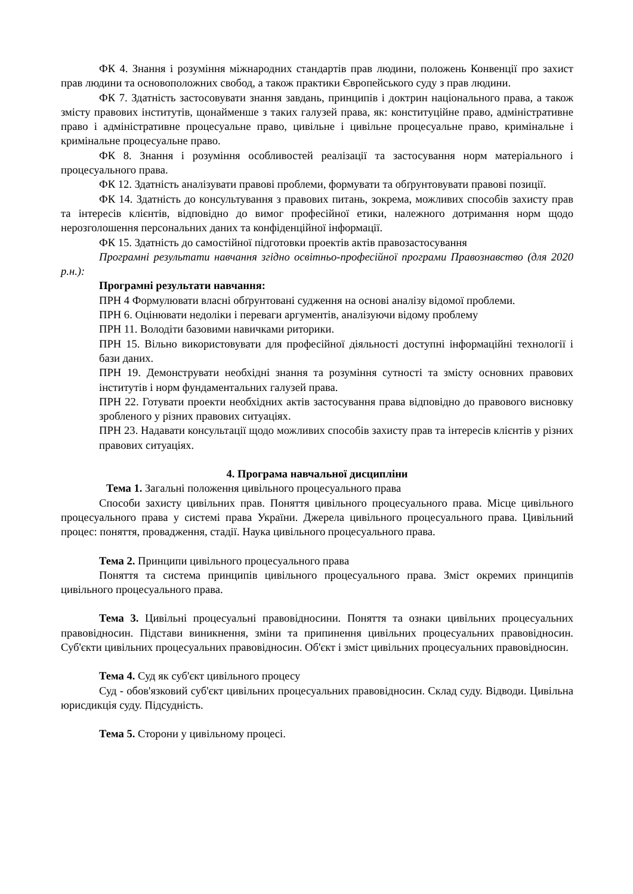ФК 4. Знання і розуміння міжнародних стандартів прав людини, положень Конвенції про захист прав людини та основоположних свобод, а також практики Європейського суду з прав людини.
ФК 7. Здатність застосовувати знання завдань, принципів і доктрин національного права, а також змісту правових інститутів, щонайменше з таких галузей права, як: конституційне право, адміністративне право і адміністративне процесуальне право, цивільне і цивільне процесуальне право, кримінальне і кримінальне процесуальне право.
ФК 8. Знання і розуміння особливостей реалізації та застосування норм матеріального і процесуального права.
ФК 12. Здатність аналізувати правові проблеми, формувати та обґрунтовувати правові позиції.
ФК 14. Здатність до консультування з правових питань, зокрема, можливих способів захисту прав та інтересів клієнтів, відповідно до вимог професійної етики, належного дотримання норм щодо нерозголошення персональних даних та конфіденційної інформації.
ФК 15. Здатність до самостійної підготовки проектів актів правозастосування
Програмні результати навчання згідно освітньо-професійної програми Правознавство (для 2020 р.н.):
Програмні результати навчання:
ПРН 4 Формулювати власні обґрунтовані судження на основі аналізу відомої проблеми.
ПРН 6. Оцінювати недоліки і переваги аргументів, аналізуючи відому проблему
ПРН 11. Володіти базовими навичками риторики.
ПРН 15. Вільно використовувати для професійної діяльності доступні інформаційні технології і бази даних.
ПРН 19. Демонструвати необхідні знання та розуміння сутності та змісту основних правових інститутів і норм фундаментальних галузей права.
ПРН 22. Готувати проекти необхідних актів застосування права відповідно до правового висновку зробленого у різних правових ситуаціях.
ПРН 23. Надавати консультації щодо можливих способів захисту прав та інтересів клієнтів у різних правових ситуаціях.
4. Програма навчальної дисципліни
Тема 1. Загальні положення цивільного процесуального права
Способи захисту цивільних прав. Поняття цивільного процесуального права. Місце цивільного процесуального права у системі права України. Джерела цивільного процесуального права. Цивільний процес: поняття, провадження, стадії. Наука цивільного процесуального права.
Тема 2. Принципи цивільного процесуального права
Поняття та система принципів цивільного процесуального права. Зміст окремих принципів цивільного процесуального права.
Тема 3. Цивільні процесуальні правовідносини. Поняття та ознаки цивільних процесуальних правовідносин. Підстави виникнення, зміни та припинення цивільних процесуальних правовідносин. Суб'єкти цивільних процесуальних правовідносин. Об'єкт і зміст цивільних процесуальних правовідносин.
Тема 4. Суд як суб'єкт цивільного процесу
Суд - обов'язковий суб'єкт цивільних процесуальних правовідносин. Склад суду. Відводи. Цивільна юрисдикція суду. Підсудність.
Тема 5. Сторони у цивільному процесі.